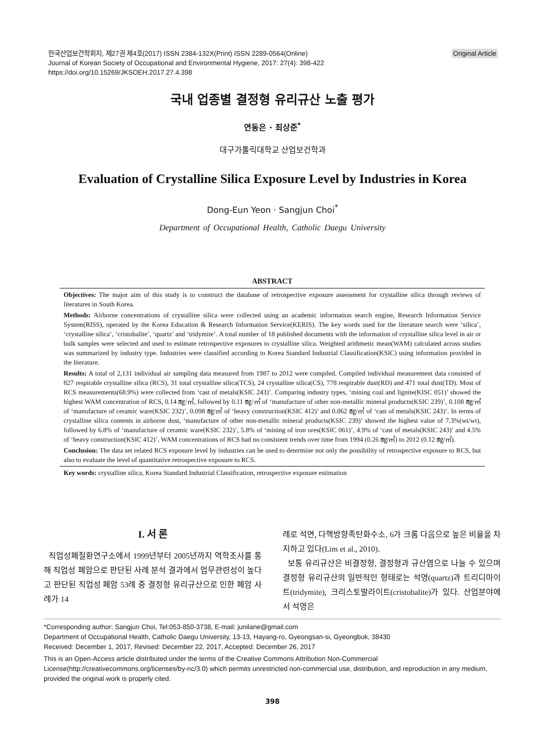Original Article 한국산업보건학회지, 제27권 제4호(2017) ISSN 2384-132X(Print) ISSN 2289-0564(Online)
Journal of Korean Society of Occupational and Environmental Hygiene, 2017: 27(4): 398-422
https://doi.org/10.15269/JKSOEH.2017.27.4.398
국내 업종별 결정형 유리규산 노출 평가
연동은 · 최상준<sup>*</sup>
대구가톨릭대학교 산업보건학과
Evaluation of Crystalline Silica Exposure Level by Industries in Korea
Dong-Eun Yeon · Sangjun Choi<sup>*</sup>
Department of Occupational Health, Catholic Daegu University
ABSTRACT
Objectives: The major aim of this study is to construct the database of retrospective exposure assessment for crystalline silica through reviews of literatures in South Korea.
Methods: Airborne concentrations of crystalline silica were collected using an academic information search engine, Research Information Service System(RISS), operated by the Korea Education & Research Information Service(KERIS). The key words used for the literature search were ‘silica’, ‘crystalline silica’, ‘cristobalite’, ‘quartz’ and ‘tridymite’. A total number of 18 published documents with the information of crystalline silica level in air or bulk samples were selected and used to estimate retrospective exposures to crystalline silica. Weighted arithmetic mean(WAM) calculated across studies was summarized by industry type. Industries were classified according to Korea Standard Industrial Classification(KSIC) using information provided in the literature.
Results: A total of 2,131 individual air sampling data measured from 1987 to 2012 were compiled. Compiled individual measurement data consisted of 827 respirable crystalline silica (RCS), 31 total crystalline silica(TCS), 24 crystalline silica(CS), 778 respirable dust(RD) and 471 total dust(TD). Most of RCS measurements(68.9%) were collected from ‘cast of metals(KSIC 243)’. Comparing industry types, ‘mining coal and lignite(KISC 051)’ showed the highest WAM concentration of RCS, 0.14 ㎎/㎥, followed by 0.11 ㎎/㎥ of ‘manufacture of other non-metallic mineral products(KSIC 239)’, 0.108 ㎎/㎥ of ‘manufacture of ceramic ware(KSIC 232)’, 0.098 ㎎/㎥ of ‘heavy construction(KSIC 412)’ and 0.062 ㎎/㎥ of ‘cast of metals(KSIC 243)’. In terms of crystalline silica contents in airborne dust, ‘manufacture of other non-metallic mineral products(KSIC 239)’ showed the highest value of 7.3%(wt/wt), followed by 6.8% of ‘manufacture of ceramic ware(KSIC 232)’, 5.8% of ‘mining of iron ores(KSIC 061)’, 4.9% of ‘cast of metals(KSIC 243)’ and 4.5% of ‘heavy construction(KSIC 412)’. WAM concentrations of RCS had no consistent trends over time from 1994 (0.26 ㎎/㎥) to 2012 (0.12 ㎎/㎥).
Conclusion: The data set related RCS exposure level by industries can be used to determine not only the possibility of retrospective exposure to RCS, but also to evaluate the level of quantitative retrospective exposure to RCS.
Key words: crystalline silica, Korea Standard Industrial Classification, retrospective exposure estimation
I. 서 론
직업성폐질환연구소에서 1999년부터 2005년까지 역학조사를 통해 직업성 폐암으로 판단된 사례 분석 결과에서 업무관련성이 높다고 판단된 직업성 폐암 53례 중 결정형 유리규산으로 인한 폐암 사례가 14
례로 석면, 다핵방향족탄화수소, 6가 크롬 다음으로 높은 비율을 차지하고 있다(Lim et al., 2010).
보통 유리규산은 비결정형, 결정형과 규산염으로 나눌 수 있으며 결정형 유리규산의 일반적인 형태로는 석영(quartz)과 트리디마이트(tridymite), 크리스토발라이트(cristobalite)가 있다. 산업분야에서 석영은
*Corresponding author: Sangjun Choi, Tel:053-850-3738, E-mail: junilane@gmail.com
Department of Occupational Health, Catholic Daegu University, 13-13, Hayang-ro, Gyeongsan-si, Gyeongbuk, 38430
Received: December 1, 2017, Revised: December 22, 2017, Accepted: December 26, 2017
This is an Open-Access article distributed under the terms of the Creative Commons Attribution Non-Commercial License(http://creativecommons.org/licenses/by-nc/3.0) which permits unrestricted non-commercial use, distribution, and reproduction in any medium, provided the original work is properly cited.
398